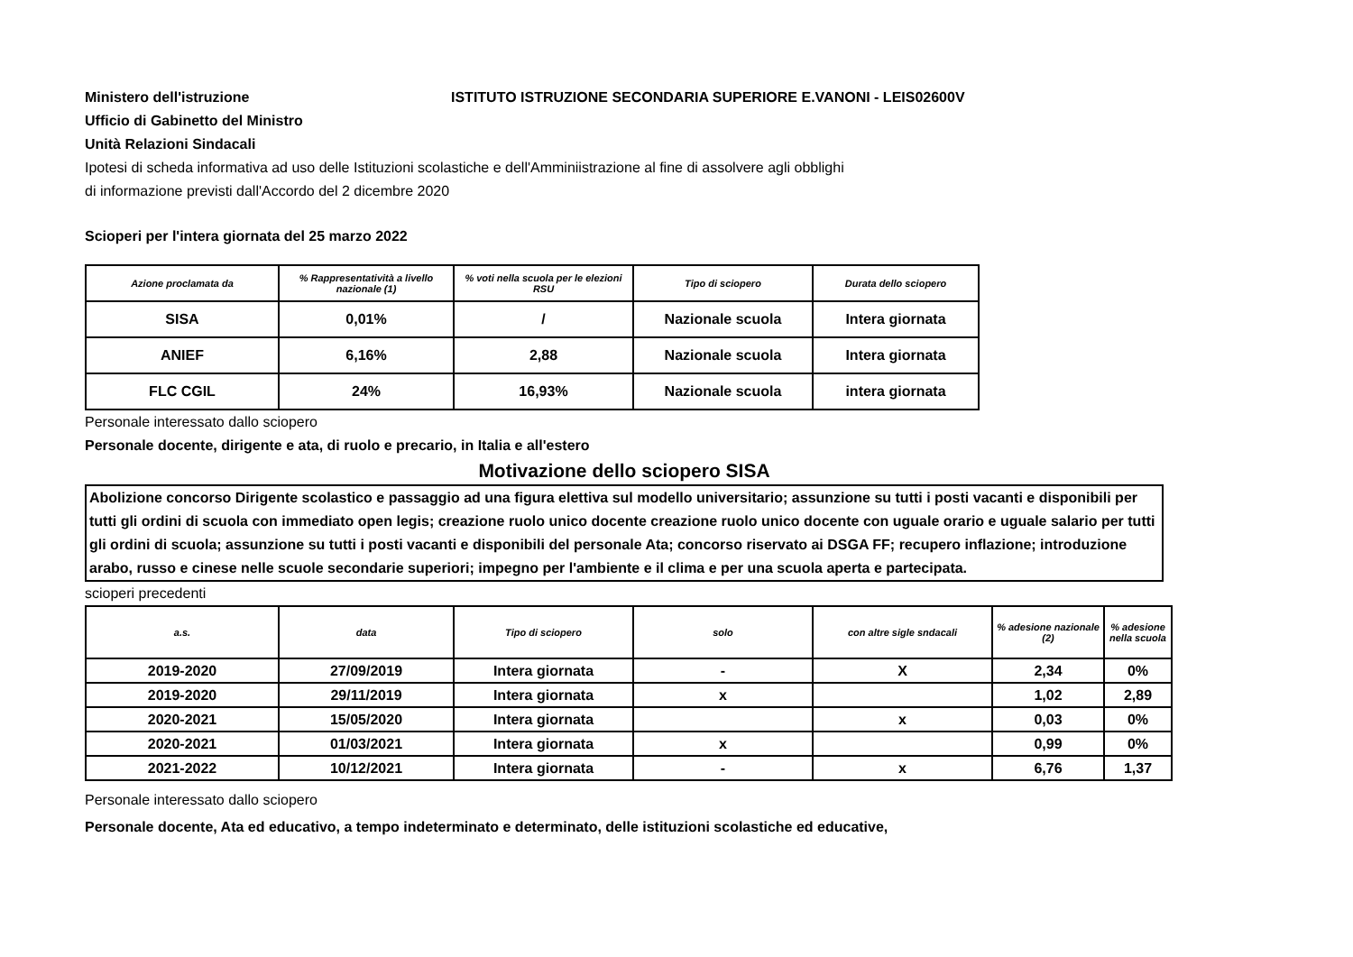Ministero dell'istruzione ISTITUTO ISTRUZIONE SECONDARIA SUPERIORE E.VANONI - LEIS02600V
Ufficio di Gabinetto del Ministro
Unità Relazioni Sindacali
Ipotesi di scheda informativa ad uso delle Istituzioni scolastiche e dell'Amminiistrazione al fine di assolvere agli obblighi
di informazione previsti dall'Accordo del 2 dicembre 2020
Scioperi per l'intera giornata del 25 marzo 2022
| Azione proclamata da | % Rappresentatività a livello nazionale (1) | % voti nella scuola per le elezioni RSU | Tipo di sciopero | Durata dello sciopero |
| --- | --- | --- | --- | --- |
| SISA | 0,01% | / | Nazionale scuola | Intera giornata |
| ANIEF | 6,16% | 2,88 | Nazionale scuola | Intera giornata |
| FLC CGIL | 24% | 16,93% | Nazionale scuola | intera giornata |
Personale interessato dallo sciopero
Personale docente, dirigente e ata, di ruolo e precario, in Italia e all'estero
Motivazione dello sciopero SISA
Abolizione concorso Dirigente scolastico e passaggio ad una figura elettiva sul modello universitario; assunzione su tutti i posti vacanti e disponibili per tutti gli ordini di scuola con immediato open legis; creazione ruolo unico docente creazione ruolo unico docente con uguale orario e uguale salario per tutti gli ordini di scuola; assunzione su tutti i posti vacanti e disponibili del personale Ata; concorso riservato ai DSGA FF; recupero inflazione; introduzione arabo, russo e cinese nelle scuole secondarie superiori; impegno per l'ambiente e il clima e per una scuola aperta e partecipata.
scioperi precedenti
| a.s. | data | Tipo di sciopero | solo | con altre sigle sndacali | % adesione nazionale (2) | % adesione nella scuola |
| --- | --- | --- | --- | --- | --- | --- |
| 2019-2020 | 27/09/2019 | Intera giornata | - | X | 2,34 | 0% |
| 2019-2020 | 29/11/2019 | Intera giornata | x | | 1,02 | 2,89 |
| 2020-2021 | 15/05/2020 | Intera giornata | | x | 0,03 | 0% |
| 2020-2021 | 01/03/2021 | Intera giornata | x | | 0,99 | 0% |
| 2021-2022 | 10/12/2021 | Intera giornata | - | x | 6,76 | 1,37 |
Personale interessato dallo sciopero
Personale docente, Ata ed educativo, a tempo indeterminato e determinato, delle istituzioni scolastiche ed educative,